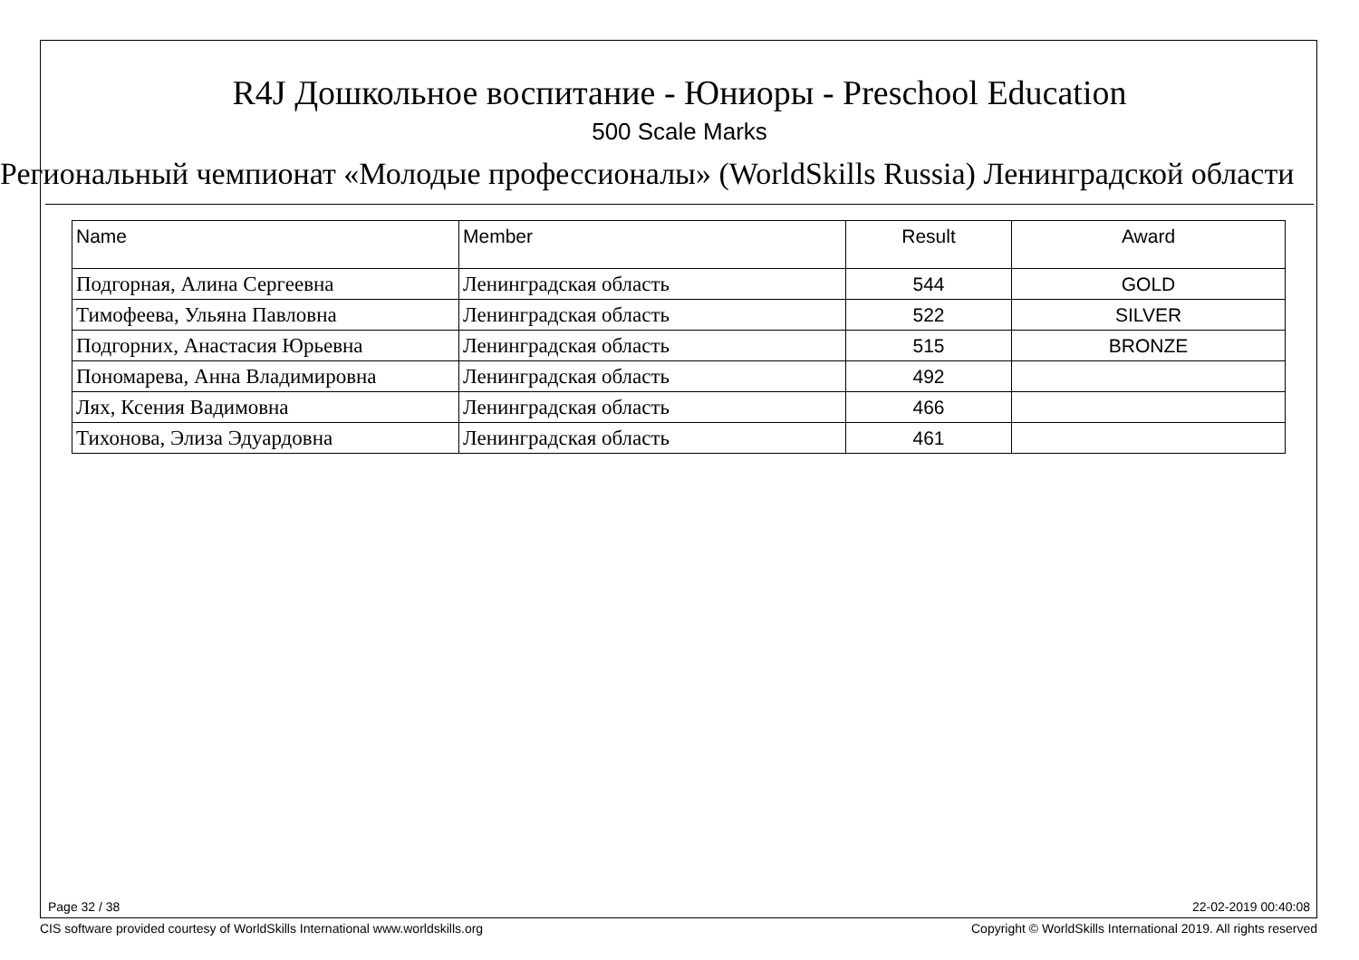R4J Дошкольное воспитание - Юниоры - Preschool Education
500 Scale Marks
Региональный чемпионат «Молодые профессионалы» (WorldSkills Russia) Ленинградской области
| Name | Member | Result | Award |
| --- | --- | --- | --- |
| Подгорная, Алина Сергеевна | Ленинградская область | 544 | GOLD |
| Тимофеева, Ульяна Павловна | Ленинградская область | 522 | SILVER |
| Подгорних, Анастасия Юрьевна | Ленинградская область | 515 | BRONZE |
| Пономарева, Анна Владимировна | Ленинградская область | 492 | |
| Лях, Ксения Вадимовна | Ленинградская область | 466 | |
| Тихонова, Элиза Эдуардовна | Ленинградская область | 461 | |
Page 32 / 38 22-02-2019 00:40:08
CIS software provided courtesy of WorldSkills International www.worldskills.org
Copyright © WorldSkills International 2019. All rights reserved